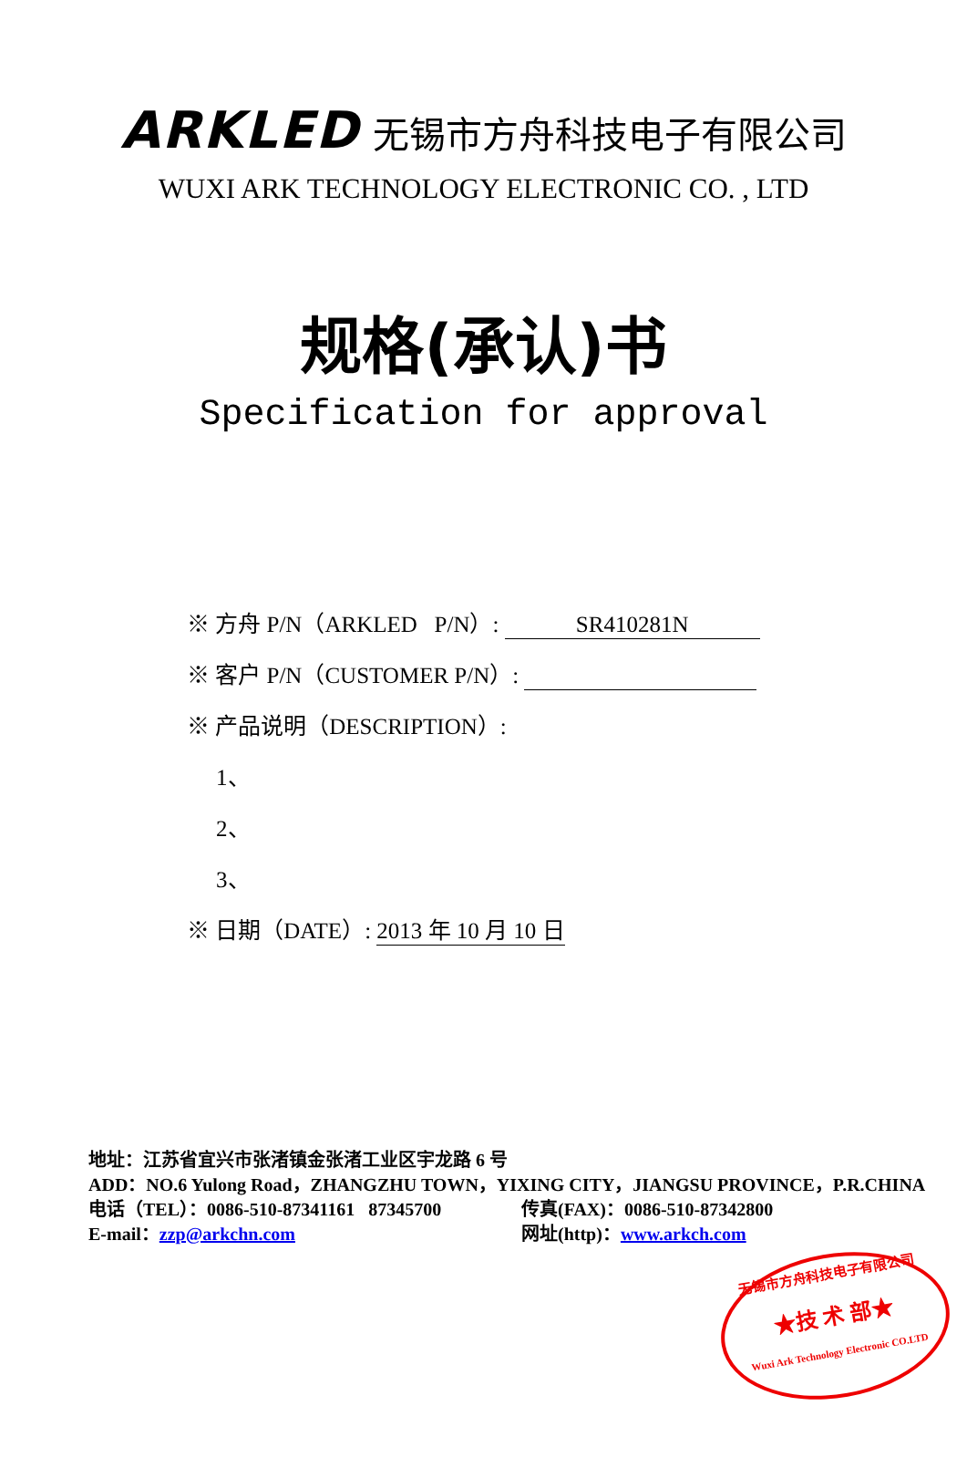ARKLED 无锡市方舟科技电子有限公司
WUXI ARK TECHNOLOGY ELECTRONIC CO. , LTD
规格(承认)书
Specification for approval
※ 方舟 P/N（ARKLED P/N）: SR410281N
※ 客户 P/N（CUSTOMER P/N）:
※ 产品说明（DESCRIPTION）:
1、
2、
3、
※ 日期（DATE）: 2013 年 10 月 10 日
地址：江苏省宜兴市张渚镇金张渚工业区宇龙路 6 号
ADD：NO.6 Yulong Road，ZHANGZHU TOWN，YIXING CITY，JIANGSU PROVINCE，P.R.CHINA
电话（TEL）：0086-510-87341161 87345700 传真(FAX)：0086-510-87342800
E-mail：zzp@arkchn.com 网址(http)：www.arkch.com
无锡市方舟科技电子有限公司
★技 术 部★
Wuxi Ark Technology Electronic CO.LTD